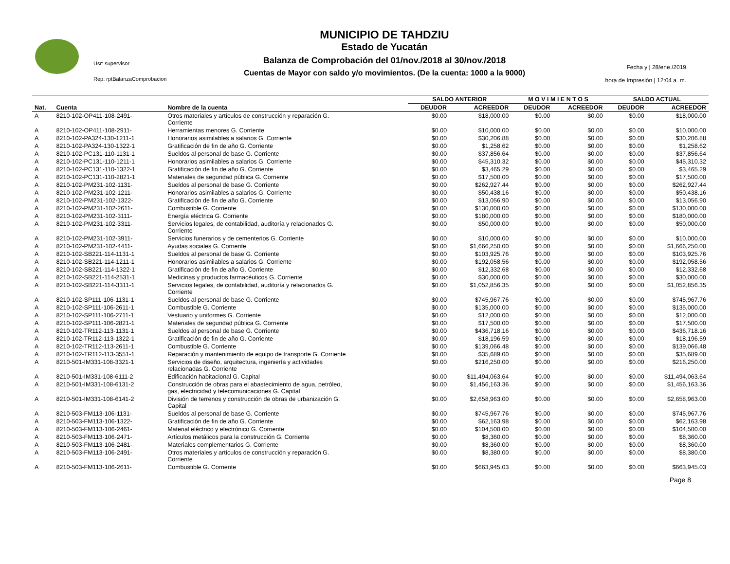Usr: supervisor
Rep: rptBalanzaComprobacion
MUNICIPIO DE TAHDZIU
Estado de Yucatán
Balanza de Comprobación del 01/nov./2018 al 30/nov./2018
Cuentas de Mayor con saldo y/o movimientos. (De la cuenta: 1000 a la 9000)
Fecha y | 28/ene./2019
hora de Impresión | 12:04 a. m.
| | | | SALDO ANTERIOR | | M O V I M I E N T O S | | SALDO ACTUAL | |
| --- | --- | --- | --- | --- | --- | --- | --- | --- |
| Nat. | Cuenta | Nombre de la cuenta | DEUDOR | ACREEDOR | DEUDOR | ACREEDOR | DEUDOR | ACREEDOR |
| A | 8210-102-OP411-108-2491- | Otros materiales y artículos de construcción y reparación G. Corriente | $0.00 | $18,000.00 | $0.00 | $0.00 | $0.00 | $18,000.00 |
| A | 8210-102-OP411-108-2911- | Herramientas menores G. Corriente | $0.00 | $10,000.00 | $0.00 | $0.00 | $0.00 | $10,000.00 |
| A | 8210-102-PA324-130-1211-1 | Honorarios asimilables a salarios G. Corriente | $0.00 | $30,206.88 | $0.00 | $0.00 | $0.00 | $30,206.88 |
| A | 8210-102-PA324-130-1322-1 | Gratificación de fin de año G. Corriente | $0.00 | $1,258.62 | $0.00 | $0.00 | $0.00 | $1,258.62 |
| A | 8210-102-PC131-110-1131-1 | Sueldos al personal de base G. Corriente | $0.00 | $37,856.64 | $0.00 | $0.00 | $0.00 | $37,856.64 |
| A | 8210-102-PC131-110-1211-1 | Honorarios asimilables a salarios G. Corriente | $0.00 | $45,310.32 | $0.00 | $0.00 | $0.00 | $45,310.32 |
| A | 8210-102-PC131-110-1322-1 | Gratificación de fin de año G. Corriente | $0.00 | $3,465.29 | $0.00 | $0.00 | $0.00 | $3,465.29 |
| A | 8210-102-PC131-110-2821-1 | Materiales de seguridad pública G. Corriente | $0.00 | $17,500.00 | $0.00 | $0.00 | $0.00 | $17,500.00 |
| A | 8210-102-PM231-102-1131- | Sueldos al personal de base G. Corriente | $0.00 | $262,927.44 | $0.00 | $0.00 | $0.00 | $262,927.44 |
| A | 8210-102-PM231-102-1211- | Honorarios asimilables a salarios G. Corriente | $0.00 | $50,438.16 | $0.00 | $0.00 | $0.00 | $50,438.16 |
| A | 8210-102-PM231-102-1322- | Gratificación de fin de año G. Corriente | $0.00 | $13,056.90 | $0.00 | $0.00 | $0.00 | $13,056.90 |
| A | 8210-102-PM231-102-2611- | Combustible G. Corriente | $0.00 | $130,000.00 | $0.00 | $0.00 | $0.00 | $130,000.00 |
| A | 8210-102-PM231-102-3111- | Energía eléctrica G. Corriente | $0.00 | $180,000.00 | $0.00 | $0.00 | $0.00 | $180,000.00 |
| A | 8210-102-PM231-102-3311- | Servicios legales, de contabilidad, auditoría y relacionados G. Corriente | $0.00 | $50,000.00 | $0.00 | $0.00 | $0.00 | $50,000.00 |
| A | 8210-102-PM231-102-3911- | Servicios funerarios y de cementerios G. Corriente | $0.00 | $10,000.00 | $0.00 | $0.00 | $0.00 | $10,000.00 |
| A | 8210-102-PM231-102-4411- | Ayudas sociales G. Corriente | $0.00 | $1,666,250.00 | $0.00 | $0.00 | $0.00 | $1,666,250.00 |
| A | 8210-102-SB221-114-1131-1 | Sueldos al personal de base G. Corriente | $0.00 | $103,925.76 | $0.00 | $0.00 | $0.00 | $103,925.76 |
| A | 8210-102-SB221-114-1211-1 | Honorarios asimilables a salarios G. Corriente | $0.00 | $192,058.56 | $0.00 | $0.00 | $0.00 | $192,058.56 |
| A | 8210-102-SB221-114-1322-1 | Gratificación de fin de año G. Corriente | $0.00 | $12,332.68 | $0.00 | $0.00 | $0.00 | $12,332.68 |
| A | 8210-102-SB221-114-2531-1 | Medicinas y productos farmacéuticos G. Corriente | $0.00 | $30,000.00 | $0.00 | $0.00 | $0.00 | $30,000.00 |
| A | 8210-102-SB221-114-3311-1 | Servicios legales, de contabilidad, auditoría y relacionados G. Corriente | $0.00 | $1,052,856.35 | $0.00 | $0.00 | $0.00 | $1,052,856.35 |
| A | 8210-102-SP111-106-1131-1 | Sueldos al personal de base G. Corriente | $0.00 | $745,967.76 | $0.00 | $0.00 | $0.00 | $745,967.76 |
| A | 8210-102-SP111-106-2611-1 | Combustible G. Corriente | $0.00 | $135,000.00 | $0.00 | $0.00 | $0.00 | $135,000.00 |
| A | 8210-102-SP111-106-2711-1 | Vestuario y uniformes G. Corriente | $0.00 | $12,000.00 | $0.00 | $0.00 | $0.00 | $12,000.00 |
| A | 8210-102-SP111-106-2821-1 | Materiales de seguridad pública G. Corriente | $0.00 | $17,500.00 | $0.00 | $0.00 | $0.00 | $17,500.00 |
| A | 8210-102-TR112-113-1131-1 | Sueldos al personal de base G. Corriente | $0.00 | $436,718.16 | $0.00 | $0.00 | $0.00 | $436,718.16 |
| A | 8210-102-TR112-113-1322-1 | Gratificación de fin de año G. Corriente | $0.00 | $18,196.59 | $0.00 | $0.00 | $0.00 | $18,196.59 |
| A | 8210-102-TR112-113-2611-1 | Combustible G. Corriente | $0.00 | $139,066.48 | $0.00 | $0.00 | $0.00 | $139,066.48 |
| A | 8210-102-TR112-113-3551-1 | Reparación y mantenimiento de equipo de transporte G. Corriente | $0.00 | $35,689.00 | $0.00 | $0.00 | $0.00 | $35,689.00 |
| A | 8210-501-IM331-108-3321-1 | Servicios de diseño, arquitectura, ingeniería y actividades relacionadas G. Corriente | $0.00 | $216,250.00 | $0.00 | $0.00 | $0.00 | $216,250.00 |
| A | 8210-501-IM331-108-6111-2 | Edificación habitacional G. Capital | $0.00 | $11,494,063.64 | $0.00 | $0.00 | $0.00 | $11,494,063.64 |
| A | 8210-501-IM331-108-6131-2 | Construcción de obras para el abastecimiento de agua, petróleo, gas, electricidad y telecomunicaciones G. Capital | $0.00 | $1,456,163.36 | $0.00 | $0.00 | $0.00 | $1,456,163.36 |
| A | 8210-501-IM331-108-6141-2 | División de terrenos y construcción de obras de urbanización G. Capital | $0.00 | $2,658,963.00 | $0.00 | $0.00 | $0.00 | $2,658,963.00 |
| A | 8210-503-FM113-106-1131- | Sueldos al personal de base G. Corriente | $0.00 | $745,967.76 | $0.00 | $0.00 | $0.00 | $745,967.76 |
| A | 8210-503-FM113-106-1322- | Gratificación de fin de año G. Corriente | $0.00 | $62,163.98 | $0.00 | $0.00 | $0.00 | $62,163.98 |
| A | 8210-503-FM113-106-2461- | Material eléctrico y electrónico G. Corriente | $0.00 | $104,500.00 | $0.00 | $0.00 | $0.00 | $104,500.00 |
| A | 8210-503-FM113-106-2471- | Artículos metálicos para la construcción G. Corriente | $0.00 | $8,360.00 | $0.00 | $0.00 | $0.00 | $8,360.00 |
| A | 8210-503-FM113-106-2481- | Materiales complementarios G. Corriente | $0.00 | $8,360.00 | $0.00 | $0.00 | $0.00 | $8,360.00 |
| A | 8210-503-FM113-106-2491- | Otros materiales y artículos de construcción y reparación G. Corriente | $0.00 | $8,380.00 | $0.00 | $0.00 | $0.00 | $8,380.00 |
| A | 8210-503-FM113-106-2611- | Combustible G. Corriente | $0.00 | $663,945.03 | $0.00 | $0.00 | $0.00 | $663,945.03 |
Page 8